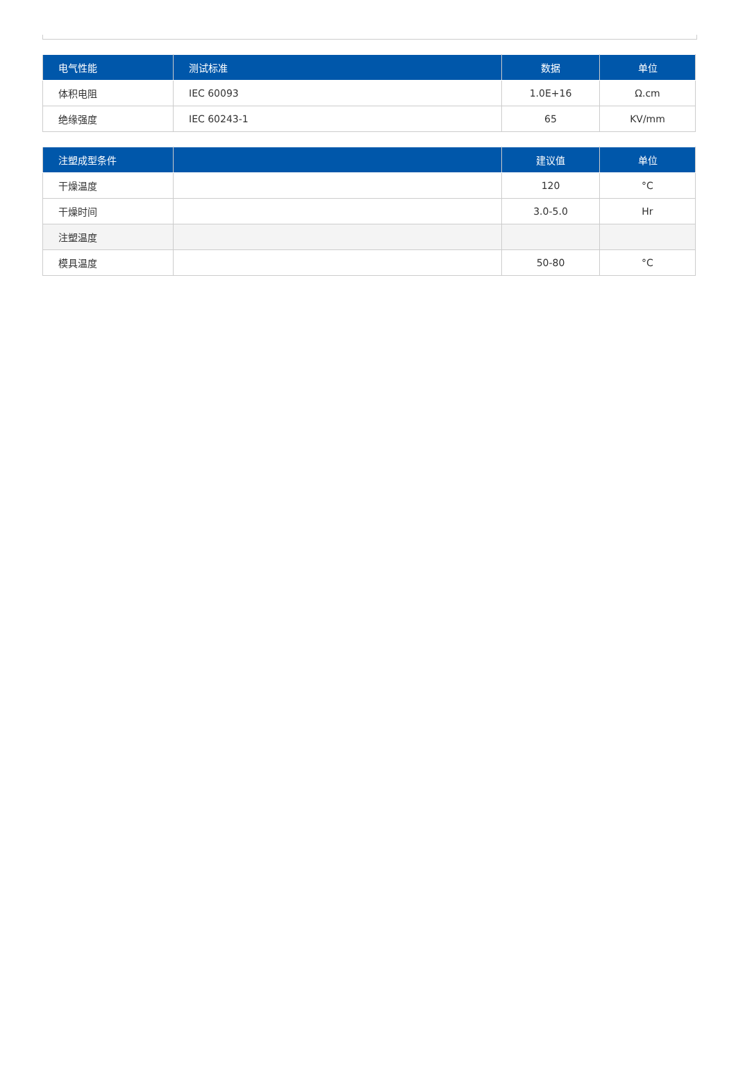| 电气性能 | 测试标准 | 数据 | 单位 |
| --- | --- | --- | --- |
| 体积电阻 | IEC 60093 | 1.0E+16 | Ω.cm |
| 绝缘强度 | IEC 60243-1 | 65 | KV/mm |
| 注塑成型条件 | | 建议值 | 单位 |
| --- | --- | --- | --- |
| 干燥温度 | | 120 | °C |
| 干燥时间 | | 3.0-5.0 | Hr |
| 注塑温度 | | | |
| 模具温度 | | 50-80 | °C |